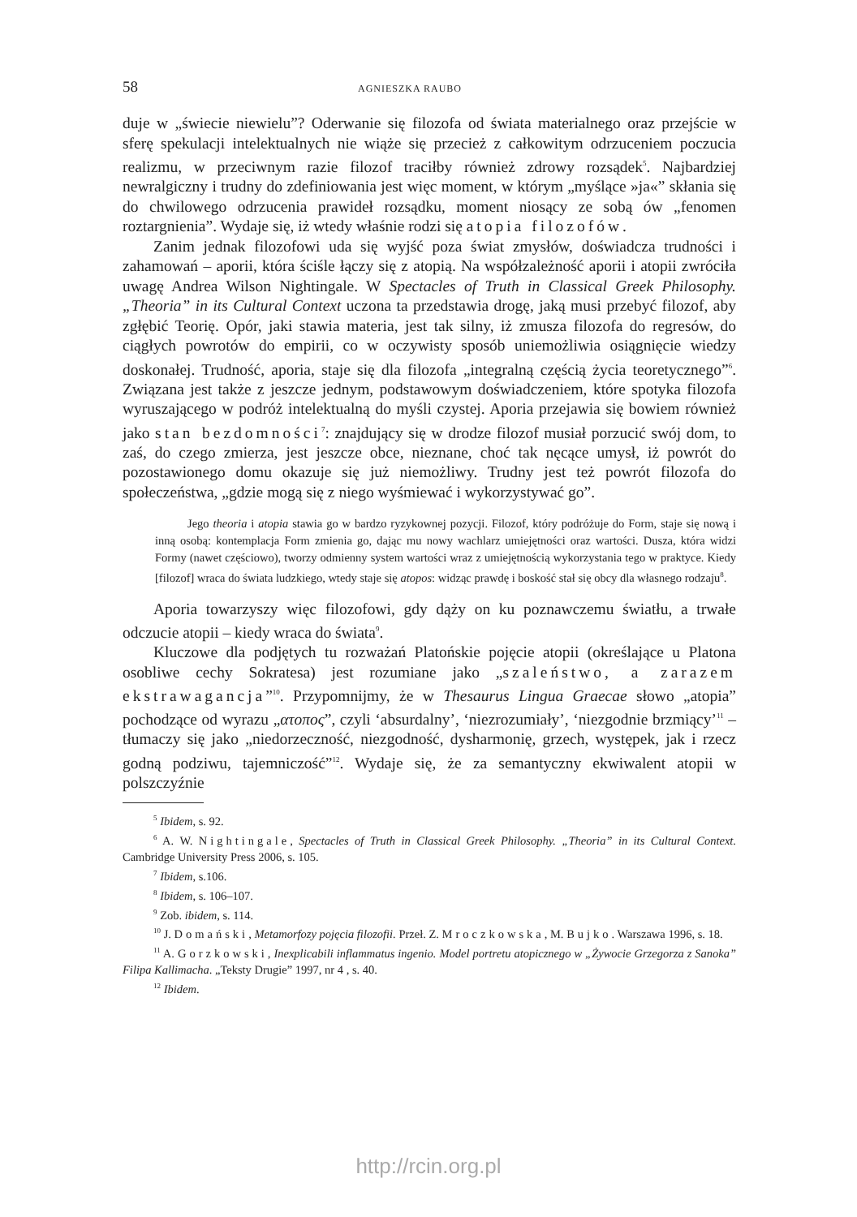58 AGNIESZKA RAUBO
duje w „świecie niewielu”? Oderwanie się filozofa od świata materialnego oraz przejście w sferę spekulacji intelektualnych nie wiąże się przecież z całkowitym odrzuceniem poczucia realizmu, w przeciwnym razie filozof traciłby również zdrowy rozsądek<sup>5</sup>. Najbardziej newralgiczny i trudny do zdefiniowania jest więc moment, w którym „myślące »ja«” skłania się do chwilowego odrzucenia prawideł rozsądku, moment niosący ze sobą ów „fenomen roztargnienia”. Wydaje się, iż wtedy właśnie rodzi się atopia filozofów.
Zanim jednak filozofowi uda się wyjść poza świat zmysłów, doświadcza trudności i zahamowań – aporii, która ściśle łączy się z atopią. Na współzależność aporii i atopii zwróciła uwagę Andrea Wilson Nightingale. W Spectacles of Truth in Classical Greek Philosophy. „Theoria” in its Cultural Context uczona ta przedstawia drogę, jaką musi przebyć filozof, aby zgłębić Teorię. Opór, jaki stawia materia, jest tak silny, iż zmusza filozofa do regresów, do ciągłych powrotów do empirii, co w oczywisty sposób uniemożliwia osiągnięcie wiedzy doskonałej. Trudność, aporia, staje się dla filozofa „integralną częścią życia teoretycznego”<sup>6</sup>. Związana jest także z jeszcze jednym, podstawowym doświadczeniem, które spotyka filozofa wyruszającego w podróż intelektualną do myśli czystej. Aporia przejawia się bowiem również jako stan bezdomności<sup>7</sup>: znajdujący się w drodze filozof musiał porzucić swój dom, to zaś, do czego zmierza, jest jeszcze obce, nieznane, choć tak nęcące umysł, iż powrót do pozostawionego domu okazuje się już niemożliwy. Trudny jest też powrót filozofa do społeczeństwa, „gdzie mogą się z niego wyśmiewać i wykorzystywać go”.
Jego theoria i atopia stawia go w bardzo ryzykownej pozycji. Filozof, który podróżuje do Form, staje się nową i inną osobą: kontemplacja Form zmienia go, dając mu nowy wachlarz umiejętności oraz wartości. Dusza, która widzi Formy (nawet częściowo), tworzy odmienny system wartości wraz z umiejętnością wykorzystania tego w praktyce. Kiedy [filozof] wraca do świata ludzkiego, wtedy staje się atopos: widząc prawdę i boskość stał się obcy dla własnego rodzaju<sup>8</sup>.
Aporia towarzyszy więc filozofowi, gdy dąży on ku poznawczemu światłu, a trwałe odczucie atopii – kiedy wraca do świata<sup>9</sup>.
Kluczowe dla podjętych tu rozważań Platońskie pojęcie atopii (określające u Platona osobliwe cechy Sokratesa) jest rozumiane jako „szaleństwo, a zarazem ekstrawagancja”<sup>10</sup>. Przypomnijmy, że w Thesaurus Lingua Graecae słowo „atopia” pochodzące od wyrazu „ατοπος”, czyli ‘absurdalny’, ‘niezrozumiały’, ‘niezgodnie brzmiący’<sup>11</sup> – tłumaczy się jako „niedorzeczność, niezgodność, dysharmonię, grzech, występek, jak i rzecz godną podziwu, tajemniczość”<sup>12</sup>. Wydaje się, że za semantyczny ekwiwalent atopii w polszczyźnie
<sup>5</sup> Ibidem, s. 92.
<sup>6</sup> A. W. Nightingale, Spectacles of Truth in Classical Greek Philosophy. „Theoria” in its Cultural Context. Cambridge University Press 2006, s. 105.
<sup>7</sup> Ibidem, s.106.
<sup>8</sup> Ibidem, s. 106–107.
<sup>9</sup> Zob. ibidem, s. 114.
<sup>10</sup> J. Domański, Metamorfozy pojęcia filozofii. Przeł. Z. Mroczkowska, M. Bujko. Warszawa 1996, s. 18.
<sup>11</sup> A. Gorzkowski, Inexplicabili inflammatus ingenio. Model portretu atopicznego w „Żywocie Grzegorza z Sanoka” Filipa Kallimacha. „Teksty Drugie” 1997, nr 4 , s. 40.
<sup>12</sup> Ibidem.
http://rcin.org.pl